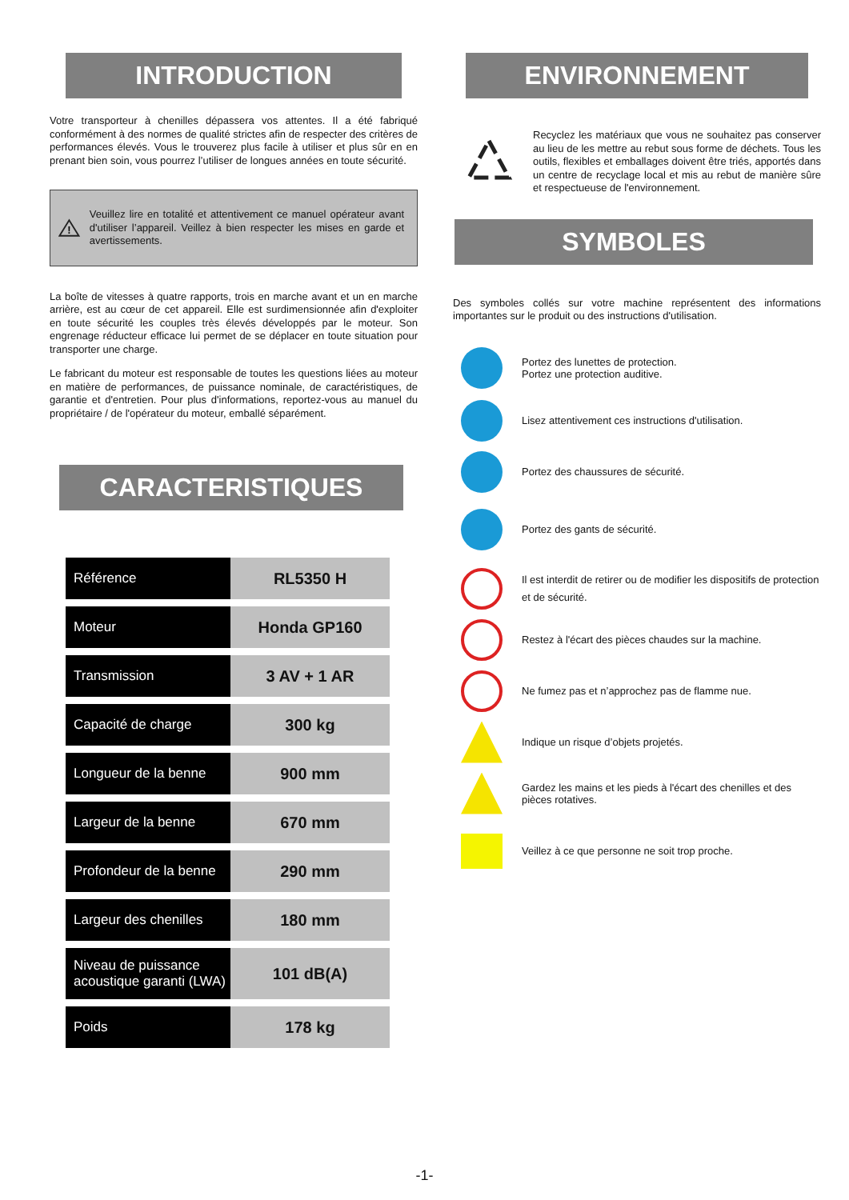INTRODUCTION
Votre transporteur à chenilles dépassera vos attentes. Il a été fabriqué conformément à des normes de qualité strictes afin de respecter des critères de performances élevés. Vous le trouverez plus facile à utiliser et plus sûr en en prenant bien soin, vous pourrez l’utiliser de longues années en toute sécurité.
!
Veuillez lire en totalité et attentivement ce manuel opérateur avant d'utiliser l’appareil. Veillez à bien respecter les mises en garde et avertissements.
La boîte de vitesses à quatre rapports, trois en marche avant et un en marche arrière, est au cœur de cet appareil. Elle est surdimensionnée afin d'exploiter en toute sécurité les couples très élevés développés par le moteur. Son engrenage réducteur efficace lui permet de se déplacer en toute situation pour transporter une charge.
Le fabricant du moteur est responsable de toutes les questions liées au moteur en matière de performances, de puissance nominale, de caractéristiques, de garantie et d'entretien. Pour plus d'informations, reportez-vous au manuel du propriétaire / de l'opérateur du moteur, emballé séparément.
CARACTERISTIQUES
| Référence | RL5350 H |
| Moteur | Honda GP160 |
| Transmission | 3 AV + 1 AR |
| Capacité de charge | 300 kg |
| Longueur de la benne | 900 mm |
| Largeur de la benne | 670 mm |
| Profondeur de la benne | 290 mm |
| Largeur des chenilles | 180 mm |
| Niveau de puissance acoustique garanti (LWA) | 101 dB(A) |
| Poids | 178 kg |
ENVIRONNEMENT
Recyclez les matériaux que vous ne souhaitez pas conserver au lieu de les mettre au rebut sous forme de déchets. Tous les outils, flexibles et emballages doivent être triés, apportés dans un centre de recyclage local et mis au rebut de manière sûre et respectueuse de l'environnement.
SYMBOLES
Des symboles collés sur votre machine représentent des informations importantes sur le produit ou des instructions d'utilisation.
Portez des lunettes de protection.
Portez une protection auditive.
Lisez attentivement ces instructions d'utilisation.
Portez des chaussures de sécurité.
Portez des gants de sécurité.
Il est interdit de retirer ou de modifier les dispositifs de protection et de sécurité.
Restez à l'écart des pièces chaudes sur la machine.
Ne fumez pas et n’approchez pas de flamme nue.
Indique un risque d’objets projetés.
Gardez les mains et les pieds à l'écart des chenilles et des pièces rotatives.
Veillez à ce que personne ne soit trop proche.
-1-